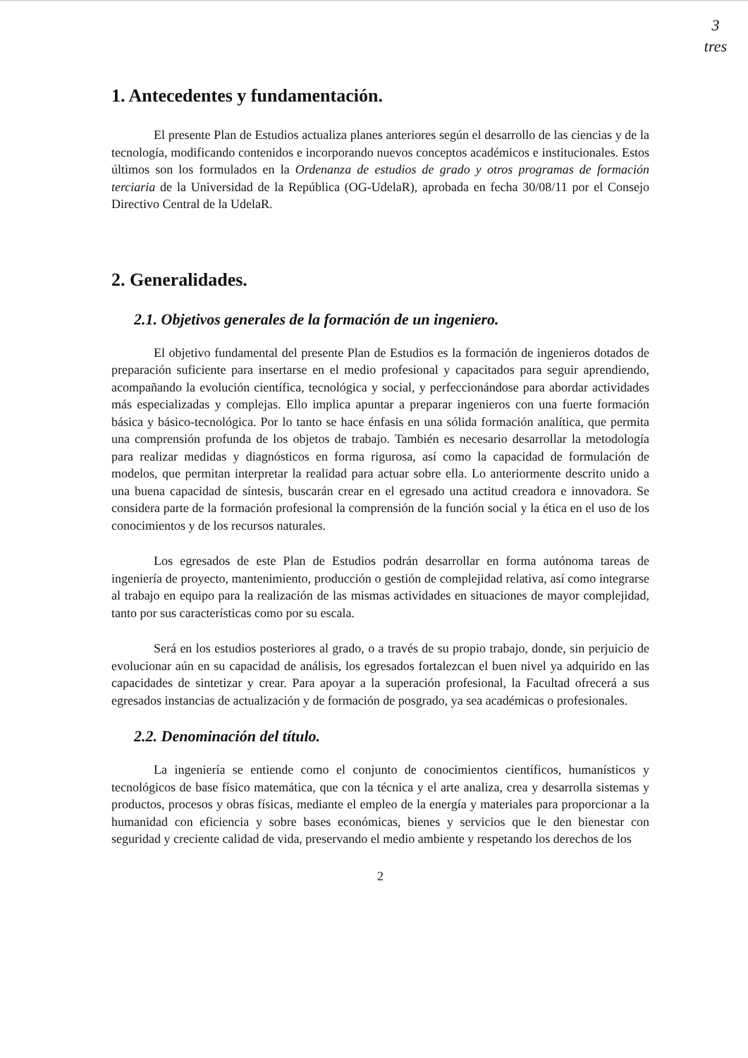3
tres
1. Antecedentes y fundamentación.
El presente Plan de Estudios actualiza planes anteriores según el desarrollo de las ciencias y de la tecnología, modificando contenidos e incorporando nuevos conceptos académicos e institucionales. Estos últimos son los formulados en la Ordenanza de estudios de grado y otros programas de formación terciaria de la Universidad de la República (OG-UdelaR), aprobada en fecha 30/08/11 por el Consejo Directivo Central de la UdelaR.
2. Generalidades.
2.1. Objetivos generales de la formación de un ingeniero.
El objetivo fundamental del presente Plan de Estudios es la formación de ingenieros dotados de preparación suficiente para insertarse en el medio profesional y capacitados para seguir aprendiendo, acompañando la evolución científica, tecnológica y social, y perfeccionándose para abordar actividades más especializadas y complejas. Ello implica apuntar a preparar ingenieros con una fuerte formación básica y básico-tecnológica. Por lo tanto se hace énfasis en una sólida formación analítica, que permita una comprensión profunda de los objetos de trabajo. También es necesario desarrollar la metodología para realizar medidas y diagnósticos en forma rigurosa, así como la capacidad de formulación de modelos, que permitan interpretar la realidad para actuar sobre ella. Lo anteriormente descrito unido a una buena capacidad de síntesis, buscarán crear en el egresado una actitud creadora e innovadora. Se considera parte de la formación profesional la comprensión de la función social y la ética en el uso de los conocimientos y de los recursos naturales.
Los egresados de este Plan de Estudios podrán desarrollar en forma autónoma tareas de ingeniería de proyecto, mantenimiento, producción o gestión de complejidad relativa, así como integrarse al trabajo en equipo para la realización de las mismas actividades en situaciones de mayor complejidad, tanto por sus características como por su escala.
Será en los estudios posteriores al grado, o a través de su propio trabajo, donde, sin perjuicio de evolucionar aún en su capacidad de análisis, los egresados fortalezcan el buen nivel ya adquirido en las capacidades de sintetizar y crear. Para apoyar a la superación profesional, la Facultad ofrecerá a sus egresados instancias de actualización y de formación de posgrado, ya sea académicas o profesionales.
2.2. Denominación del título.
La ingeniería se entiende como el conjunto de conocimientos científicos, humanísticos y tecnológicos de base físico matemática, que con la técnica y el arte analiza, crea y desarrolla sistemas y productos, procesos y obras físicas, mediante el empleo de la energía y materiales para proporcionar a la humanidad con eficiencia y sobre bases económicas, bienes y servicios que le den bienestar con seguridad y creciente calidad de vida, preservando el medio ambiente y respetando los derechos de los
2